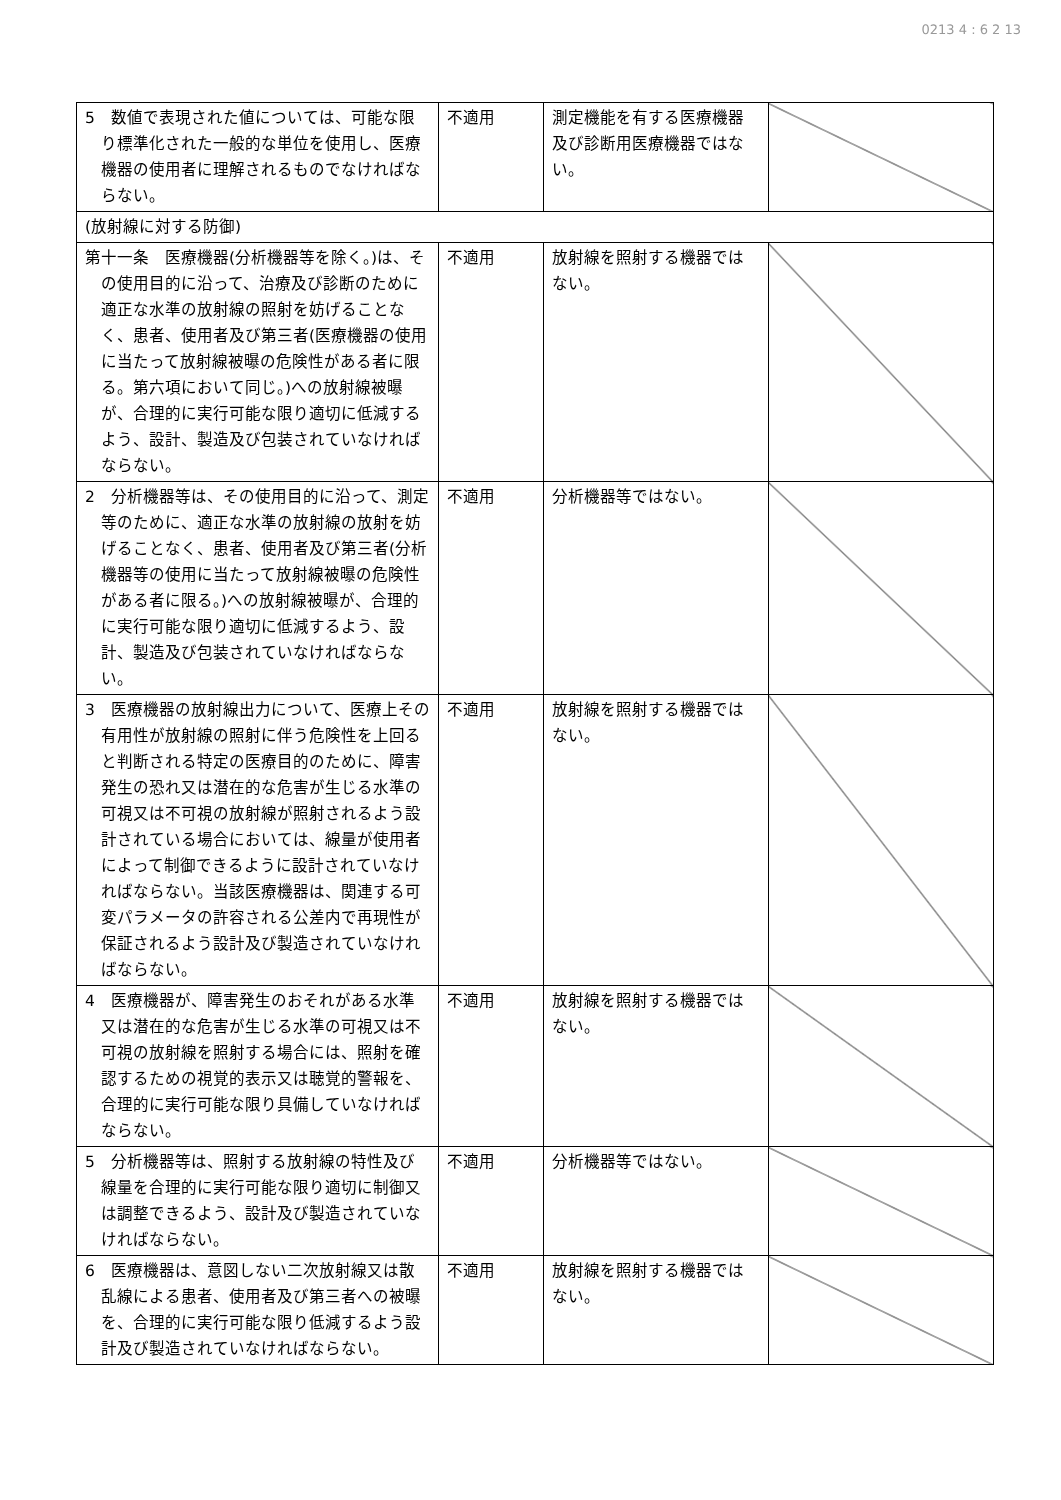0213 4 : 6 2 13
| 5 数値で表現された値については、可能な限り標準化された一般的な単位を使用し、医療機器の使用者に理解されるものでなければならない。 | 不適用 | 測定機能を有する医療機器及び診断用医療機器ではない。 | |
| (放射線に対する防御) | | | |
| 第十一条 医療機器(分析機器等を除く。)は、その使用目的に沿って、治療及び診断のために適正な水準の放射線の照射を妨げることなく、患者、使用者及び第三者(医療機器の使用に当たって放射線被曝の危険性がある者に限る。第六項において同じ。)への放射線被曝が、合理的に実行可能な限り適切に低減するよう、設計、製造及び包装されていなければならない。 | 不適用 | 放射線を照射する機器ではない。 | |
| 2 分析機器等は、その使用目的に沿って、測定等のために、適正な水準の放射線の放射を妨げることなく、患者、使用者及び第三者(分析機器等の使用に当たって放射線被曝の危険性がある者に限る。)への放射線被曝が、合理的に実行可能な限り適切に低減するよう、設計、製造及び包装されていなければならない。 | 不適用 | 分析機器等ではない。 | |
| 3 医療機器の放射線出力について、医療上その有用性が放射線の照射に伴う危険性を上回ると判断される特定の医療目的のために、障害発生の恐れ又は潜在的な危害が生じる水準の可視又は不可視の放射線が照射されるよう設計されている場合においては、線量が使用者によって制御できるように設計されていなければならない。当該医療機器は、関連する可変パラメータの許容される公差内で再現性が保証されるよう設計及び製造されていなければならない。 | 不適用 | 放射線を照射する機器ではない。 | |
| 4 医療機器が、障害発生のおそれがある水準又は潜在的な危害が生じる水準の可視又は不可視の放射線を照射する場合には、照射を確認するための視覚的表示又は聴覚的警報を、合理的に実行可能な限り具備していなければならない。 | 不適用 | 放射線を照射する機器ではない。 | |
| 5 分析機器等は、照射する放射線の特性及び線量を合理的に実行可能な限り適切に制御又は調整できるよう、設計及び製造されていなければならない。 | 不適用 | 分析機器等ではない。 | |
| 6 医療機器は、意図しない二次放射線又は散乱線による患者、使用者及び第三者への被曝を、合理的に実行可能な限り低減するよう設計及び製造されていなければならない。 | 不適用 | 放射線を照射する機器ではない。 | |